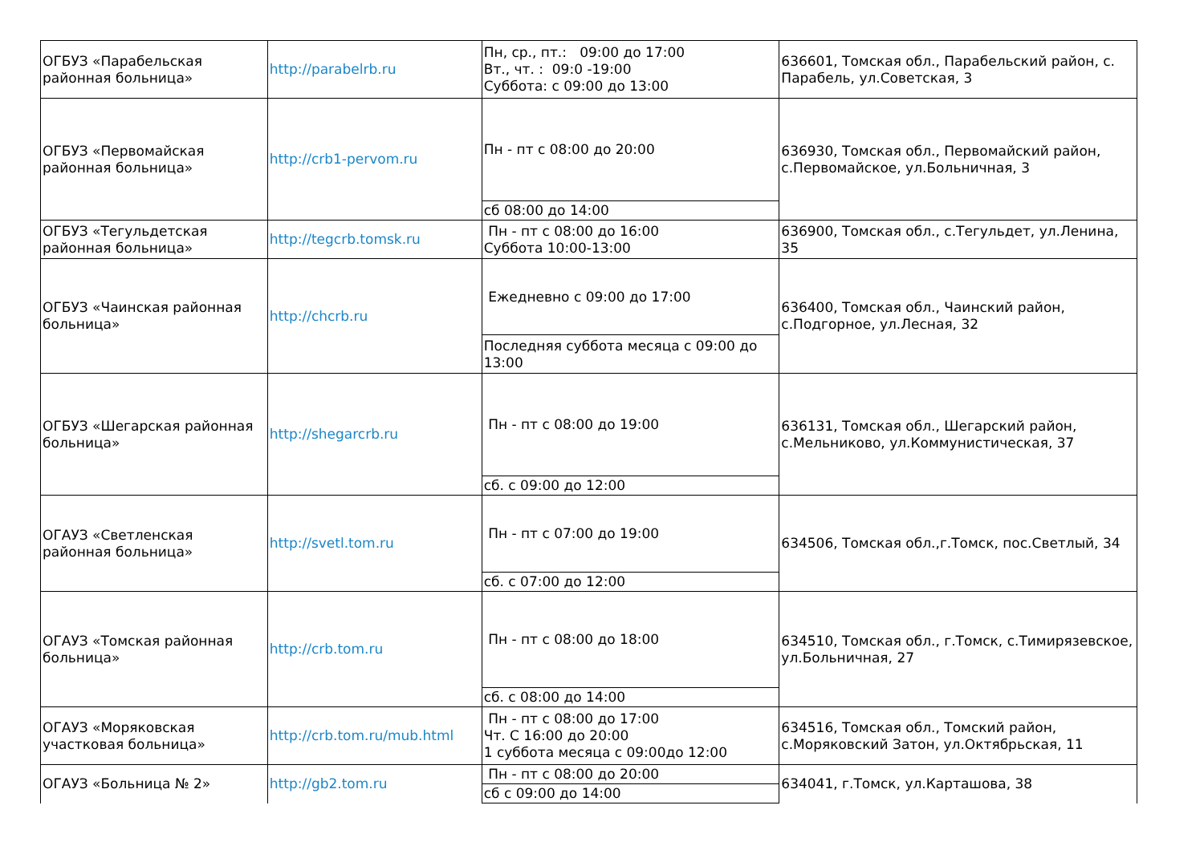| ОГБУЗ «Парабельская районная больница» | http://parabelrb.ru | Пн, ср., пт.: 09:00 до 17:00 Вт., чт. : 09:0 -19:00 Суббота: с 09:00 до 13:00 | 636601, Томская обл., Парабельский район, с. Парабель, ул.Советская, 3 |
| ОГБУЗ «Первомайская районная больница» | http://crb1-pervom.ru | Пн - пт с 08:00 до 20:00 | 636930, Томская обл., Первомайский район, с.Первомайское, ул.Больничная, 3 |
| | | сб 08:00 до 14:00 | |
| ОГБУЗ «Тегульдетская районная больница» | http://tegcrb.tomsk.ru | Пн - пт с 08:00 до 16:00 Суббота 10:00-13:00 | 636900, Томская обл., с.Тегульдет, ул.Ленина, 35 |
| ОГБУЗ «Чаинская районная больница» | http://chcrb.ru | Ежедневно с 09:00 до 17:00 | 636400, Томская обл., Чаинский район, с.Подгорное, ул.Лесная, 32 |
| | | Последняя суббота месяца с 09:00 до 13:00 | |
| ОГБУЗ «Шегарская районная больница» | http://shegarcrb.ru | Пн - пт с 08:00 до 19:00 | 636131, Томская обл., Шегарский район, с.Мельниково, ул.Коммунистическая, 37 |
| | | сб. с 09:00 до 12:00 | |
| ОГАУЗ «Светленская районная больница» | http://svetl.tom.ru | Пн - пт с 07:00 до 19:00 | 634506, Томская обл.,г.Томск, пос.Светлый, 34 |
| | | сб. с 07:00 до 12:00 | |
| ОГАУЗ «Томская районная больница» | http://crb.tom.ru | Пн - пт с 08:00 до 18:00 | 634510, Томская обл., г.Томск, с.Тимирязевское, ул.Больничная, 27 |
| | | сб. с 08:00 до 14:00 | |
| ОГАУЗ «Моряковская участковая больница» | http://crb.tom.ru/mub.html | Пн - пт с 08:00 до 17:00 Чт. С 16:00 до 20:00 1 суббота месяца с 09:00до 12:00 | 634516, Томская обл., Томский район, с.Моряковский Затон, ул.Октябрьская, 11 |
| ОГАУЗ «Больница № 2» | http://gb2.tom.ru | Пн - пт с 08:00 до 20:00 | 634041, г.Томск, ул.Карташова, 38 |
| | | сб с 09:00 до 14:00 | |